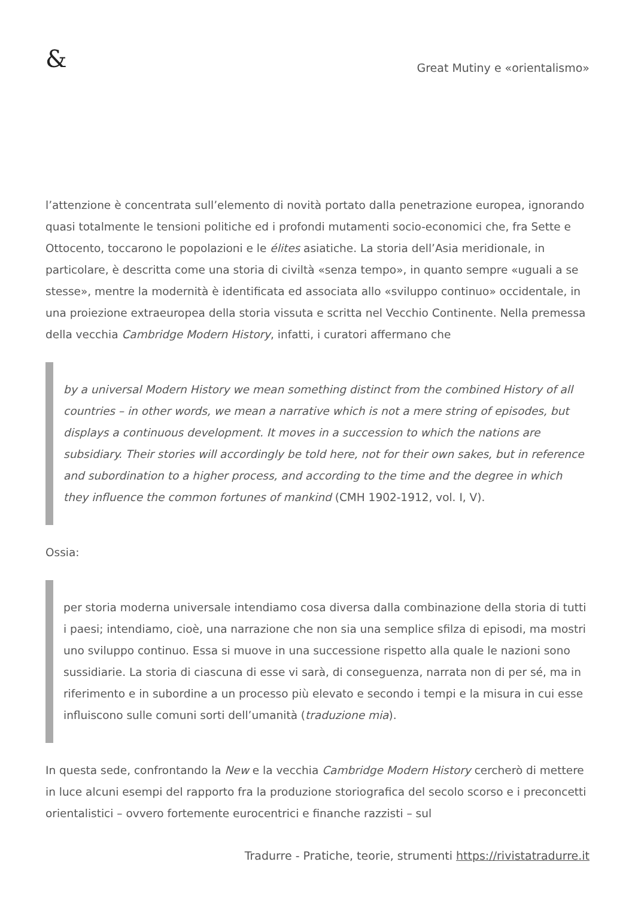&
Great Mutiny e «orientalismo»
l’attenzione è concentrata sull’elemento di novità portato dalla penetrazione europea, ignorando quasi totalmente le tensioni politiche ed i profondi mutamenti socio-economici che, fra Sette e Ottocento, toccarono le popolazioni e le élites asiatiche. La storia dell’Asia meridionale, in particolare, è descritta come una storia di civiltà «senza tempo», in quanto sempre «uguali a se stesse», mentre la modernità è identificata ed associata allo «sviluppo continuo» occidentale, in una proiezione extraeuropea della storia vissuta e scritta nel Vecchio Continente. Nella premessa della vecchia Cambridge Modern History, infatti, i curatori affermano che
by a universal Modern History we mean something distinct from the combined History of all countries – in other words, we mean a narrative which is not a mere string of episodes, but displays a continuous development. It moves in a succession to which the nations are subsidiary. Their stories will accordingly be told here, not for their own sakes, but in reference and subordination to a higher process, and according to the time and the degree in which they influence the common fortunes of mankind (CMH 1902-1912, vol. I, V).
Ossia:
per storia moderna universale intendiamo cosa diversa dalla combinazione della storia di tutti i paesi; intendiamo, cioè, una narrazione che non sia una semplice sfilza di episodi, ma mostri uno sviluppo continuo. Essa si muove in una successione rispetto alla quale le nazioni sono sussidiarie. La storia di ciascuna di esse vi sarà, di conseguenza, narrata non di per sé, ma in riferimento e in subordine a un processo più elevato e secondo i tempi e la misura in cui esse influiscono sulle comuni sorti dell’umanità (traduzione mia).
In questa sede, confrontando la New e la vecchia Cambridge Modern History cercherò di mettere in luce alcuni esempi del rapporto fra la produzione storiografica del secolo scorso e i preconcetti orientalistici – ovvero fortemente eurocentrici e finanche razzisti – sul
Tradurre - Pratiche, teorie, strumenti https://rivistatradurre.it